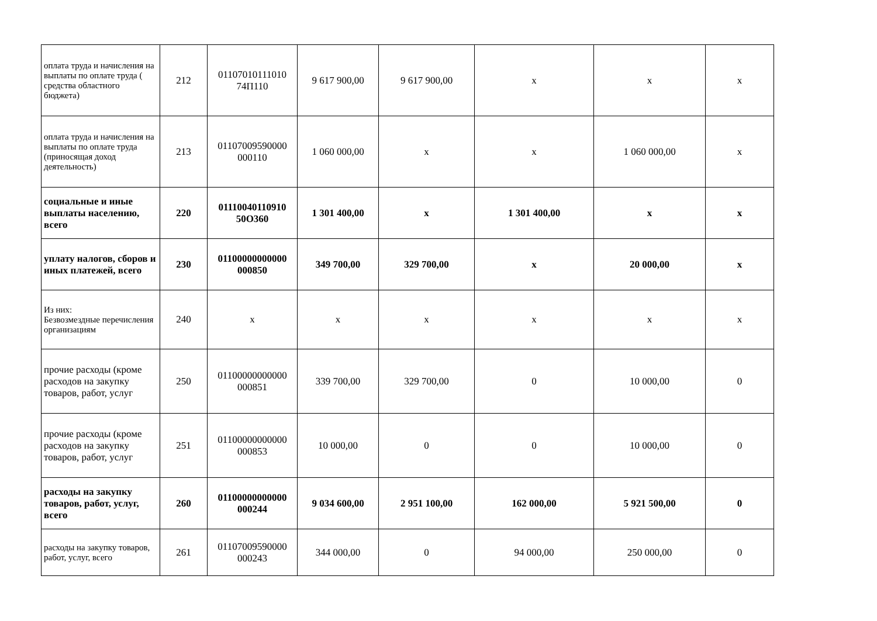| оплата труда и начисления на выплаты по оплате труда ( средства областного бюджета) | 212 | 01107010111010 74П110 | 9 617 900,00 | 9 617 900,00 | х | х | х |
| оплата труда и начисления на выплаты по оплате труда (приносящая доход деятельность) | 213 | 01107009590000 000110 | 1 060 000,00 | х | х | 1 060 000,00 | х |
| социальные и иные выплаты населению, всего | 220 | 01110040110910 50О360 | 1 301 400,00 | х | 1 301 400,00 | х | х |
| уплату налогов, сборов и иных платежей, всего | 230 | 01100000000000 000850 | 349 700,00 | 329 700,00 | х | 20 000,00 | х |
| Из них: Безвозмездные перечисления организациям | 240 | х | х | х | х | х | х |
| прочие расходы (кроме расходов на закупку товаров, работ, услуг | 250 | 01100000000000 000851 | 339 700,00 | 329 700,00 | 0 | 10 000,00 | 0 |
| прочие расходы (кроме расходов на закупку товаров, работ, услуг | 251 | 01100000000000 000853 | 10 000,00 | 0 | 0 | 10 000,00 | 0 |
| расходы на закупку товаров, работ, услуг, всего | 260 | 01100000000000 000244 | 9 034 600,00 | 2 951 100,00 | 162 000,00 | 5 921 500,00 | 0 |
| расходы на закупку товаров, работ, услуг, всего | 261 | 01107009590000 000243 | 344 000,00 | 0 | 94 000,00 | 250 000,00 | 0 |